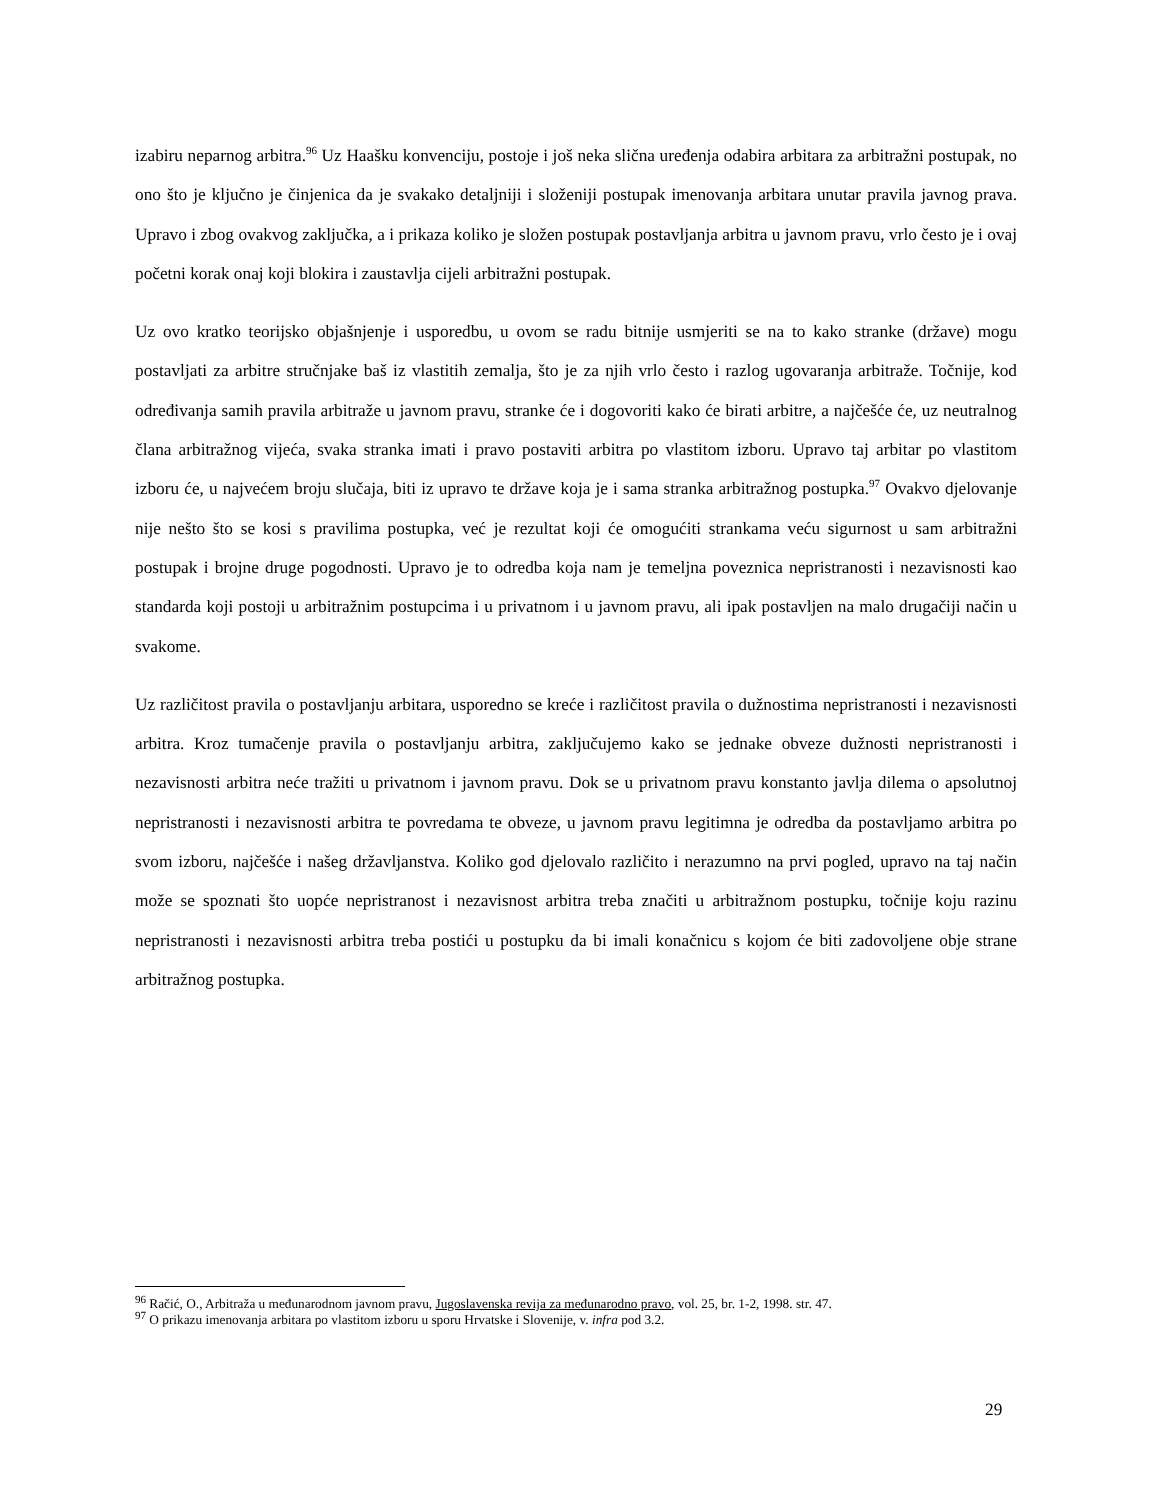izabiru neparnog arbitra.<sup>96</sup> Uz Haašku konvenciju, postoje i još neka slična uređenja odabira arbitara za arbitražni postupak, no ono što je ključno je činjenica da je svakako detaljniji i složeniji postupak imenovanja arbitara unutar pravila javnog prava. Upravo i zbog ovakvog zaključka, a i prikaza koliko je složen postupak postavljanja arbitra u javnom pravu, vrlo često je i ovaj početni korak onaj koji blokira i zaustavlja cijeli arbitražni postupak.
Uz ovo kratko teorijsko objašnjenje i usporedbu, u ovom se radu bitnije usmjeriti se na to kako stranke (države) mogu postavljati za arbitre stručnjake baš iz vlastitih zemalja, što je za njih vrlo često i razlog ugovaranja arbitraže. Točnije, kod određivanja samih pravila arbitraže u javnom pravu, stranke će i dogovoriti kako će birati arbitre, a najčešće će, uz neutralnog člana arbitražnog vijeća, svaka stranka imati i pravo postaviti arbitra po vlastitom izboru. Upravo taj arbitar po vlastitom izboru će, u najvećem broju slučaja, biti iz upravo te države koja je i sama stranka arbitražnog postupka.<sup>97</sup> Ovakvo djelovanje nije nešto što se kosi s pravilima postupka, već je rezultat koji će omogućiti strankama veću sigurnost u sam arbitražni postupak i brojne druge pogodnosti. Upravo je to odredba koja nam je temeljna poveznica nepristranosti i nezavisnosti kao standarda koji postoji u arbitražnim postupcima i u privatnom i u javnom pravu, ali ipak postavljen na malo drugačiji način u svakome.
Uz različitost pravila o postavljanju arbitara, usporedno se kreće i različitost pravila o dužnostima nepristranosti i nezavisnosti arbitra. Kroz tumačenje pravila o postavljanju arbitra, zaključujemo kako se jednake obveze dužnosti nepristranosti i nezavisnosti arbitra neće tražiti u privatnom i javnom pravu. Dok se u privatnom pravu konstanto javlja dilema o apsolutnoj nepristranosti i nezavisnosti arbitra te povredama te obveze, u javnom pravu legitimna je odredba da postavljamo arbitra po svom izboru, najčešće i našeg državljanstva. Koliko god djelovalo različito i nerazumno na prvi pogled, upravo na taj način može se spoznati što uopće nepristranost i nezavisnost arbitra treba značiti u arbitražnom postupku, točnije koju razinu nepristranosti i nezavisnosti arbitra treba postići u postupku da bi imali konačnicu s kojom će biti zadovoljene obje strane arbitražnog postupka.
<sup>96</sup> Račić, O., Arbitraža u međunarodnom javnom pravu, Jugoslavenska revija za međunarodno pravo, vol. 25, br. 1-2, 1998. str. 47.
<sup>97</sup> O prikazu imenovanja arbitara po vlastitom izboru u sporu Hrvatske i Slovenije, v. infra pod 3.2.
29